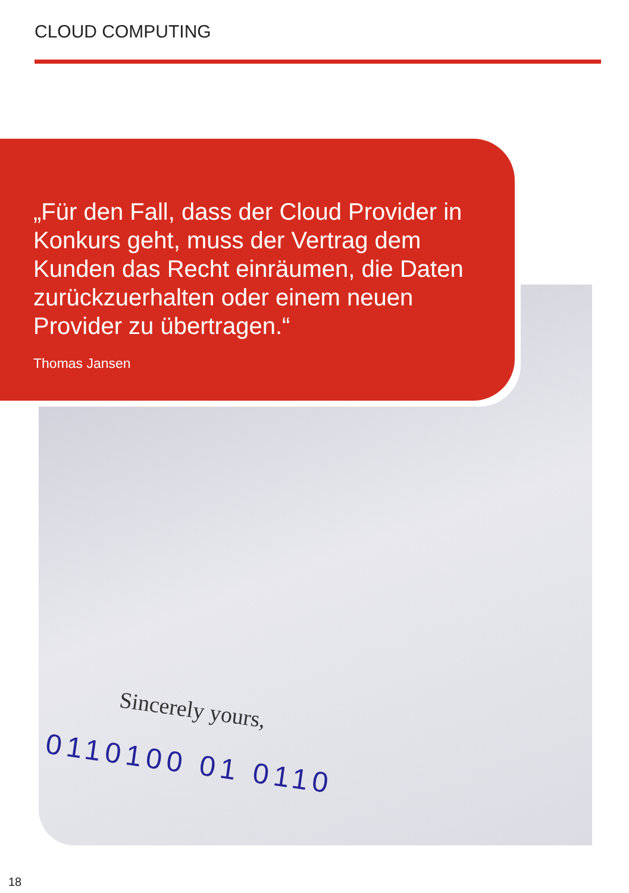CLOUD COMPUTING
Sincerely yours,
0110100 01 0110
„Für den Fall, dass der Cloud Provider in Konkurs geht, muss der Vertrag dem Kunden das Recht einräumen, die Daten zurückzuerhalten oder einem neuen Provider zu übertragen.“
Thomas Jansen
18